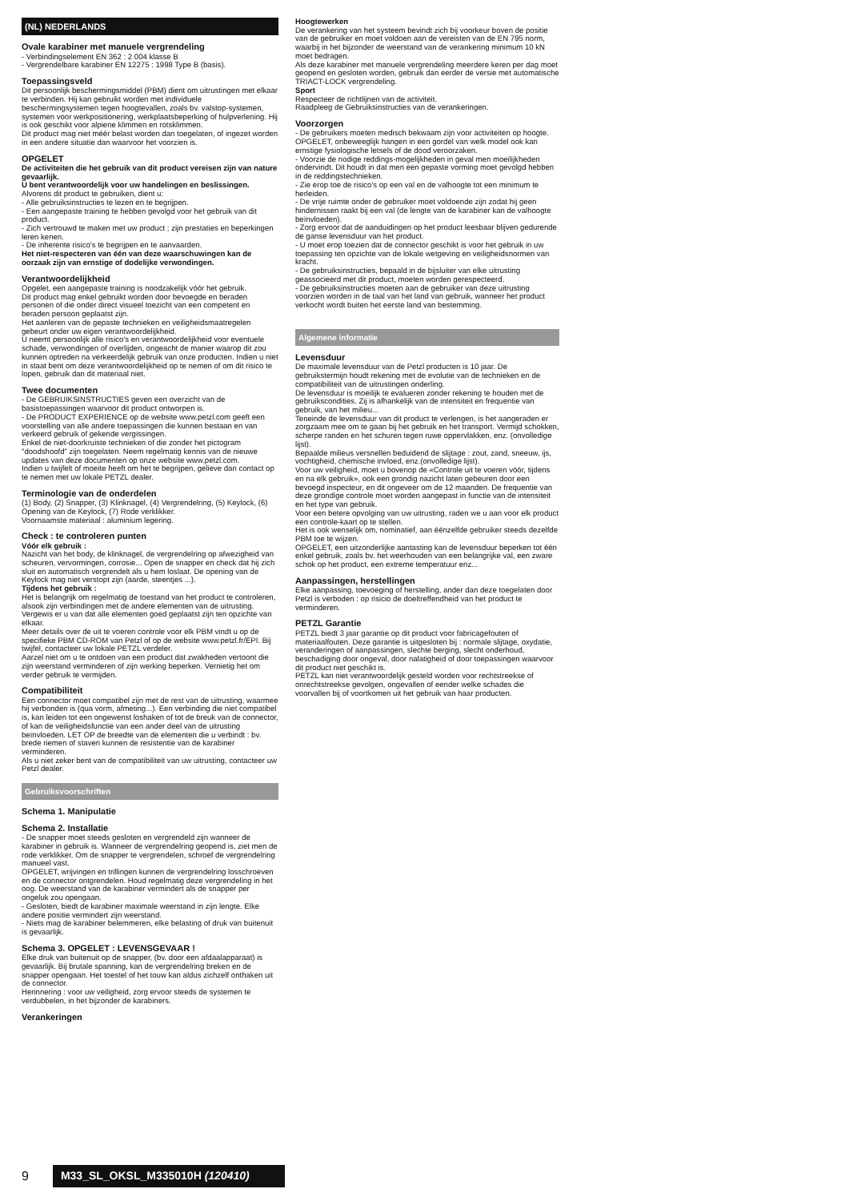(NL) NEDERLANDS
Ovale karabiner met manuele vergrendeling
- Verbindingselement EN 362 : 2 004 klasse B
- Vergrendelbare karabiner EN 12275 : 1998 Type B (basis).
Toepassingsveld
Dit persoonlijk beschermingsmiddel (PBM) dient om uitrustingen met elkaar te verbinden. Hij kan gebruikt worden met individuele beschermingsystemen tegen hoogtevallen, zoals bv. valstop-systemen, systemen voor werkpositionering, werkplaatsbeperking of hulpverlening. Hij is ook geschikt voor alpiene klimmen en rotsklimmen.
Dit product mag niet méér belast worden dan toegelaten, of ingezet worden in een andere situatie dan waarvoor het voorzien is.
OPGELET
De activiteiten die het gebruik van dit product vereisen zijn van nature gevaarlijk.
U bent verantwoordelijk voor uw handelingen en beslissingen.
Alvorens dit product te gebruiken, dient u:
- Alle gebruiksinstructies te lezen en te begrijpen.
- Een aangepaste training te hebben gevolgd voor het gebruik van dit product.
- Zich vertrouwd te maken met uw product ; zijn prestaties en beperkingen leren kenen.
- De inherente risico's te begrijpen en te aanvaarden.
Het niet-respecteren van één van deze waarschuwingen kan de oorzaak zijn van ernstige of dodelijke verwondingen.
Verantwoordelijkheid
Opgelet, een aangepaste training is noodzakelijk vóór het gebruik.
Dit product mag enkel gebruikt worden door bevoegde en beraden personen of die onder direct visueel toezicht van een competent en beraden persoon geplaatst zijn.
Het aanleren van de gepaste technieken en veiligheidsmaatregelen gebeurt onder uw eigen verantwoordelijkheid.
U neemt persoonlijk alle risico's en verantwoordelijkheid voor eventuele schade, verwondingen of overlijden, ongeacht de manier waarop dit zou kunnen optreden na verkeerdelijk gebruik van onze producten. Indien u niet in staat bent om deze verantwoordelijkheid op te nemen of om dit risico te lopen, gebruik dan dit materiaal niet.
Twee documenten
- De GEBRUIKSINSTRUCTIES geven een overzicht van de basistoepassingen waarvoor dit product ontworpen is.
- De PRODUCT EXPERIENCE op de website www.petzl.com geeft een voorstelling van alle andere toepassingen die kunnen bestaan en van verkeerd gebruik of gekende vergissingen.
Enkel de niet-doorkruiste technieken of die zonder het pictogram "doodshoofd" zijn toegelaten. Neem regelmatig kennis van de nieuwe updates van deze documenten op onze website www.petzl.com.
Indien u twijfelt of moeite heeft om het te begrijpen, gelieve dan contact op te nemen met uw lokale PETZL dealer.
Terminologie van de onderdelen
(1) Body, (2) Snapper, (3) Klinknagel, (4) Vergrendelring, (5) Keylock, (6) Opening van de Keylock, (7) Rode verklikker.
Voornaamste materiaal : aluminium legering.
Check : te controleren punten
Vóór elk gebruik :
Nazicht van het body, de klinknagel, de vergrendelring op afwezigheid van scheuren, vervormingen, corrosie... Open de snapper en check dat hij zich sluit en automatisch vergrendelt als u hem loslaat. De opening van de Keylock mag niet verstopt zijn (aarde, steentjes ...).
Tijdens het gebruik :
Het is belangrijk om regelmatig de toestand van het product te controleren, alsook zijn verbindingen met de andere elementen van de uitrusting. Vergewis er u van dat alle elementen goed geplaatst zijn ten opzichte van elkaar.
Meer details over de uit te voeren controle voor elk PBM vindt u op de specifieke PBM CD-ROM van Petzl of op de website www.petzl.fr/EPI. Bij twijfel, contacteer uw lokale PETZL verdeler.
Aarzel niet om u te ontdoen van een product dat zwakheden vertoont die zijn weerstand verminderen of zijn werking beperken. Vernietig het om verder gebruik te vermijden.
Compatibiliteit
Een connector moet compatibel zijn met de rest van de uitrusting, waarmee hij verbonden is (qua vorm, afmeting...). Een verbinding die niet compatibel is, kan leiden tot een ongewenst loshaken of tot de breuk van de connector, of kan de veiligheidsfunctie van een ander deel van de uitrusting beïnvloeden. LET OP de breedte van de elementen die u verbindt : bv. brede riemen of staven kunnen de resistentie van de karabiner verminderen.
Als u niet zeker bent van de compatibiliteit van uw uitrusting, contacteer uw Petzl dealer.
Gebruiksvoorschriften
Schema 1. Manipulatie
Schema 2. Installatie
- De snapper moet steeds gesloten en vergrendeld zijn wanneer de karabiner in gebruik is. Wanneer de vergrendelring geopend is, ziet men de rode verklikker. Om de snapper te vergrendelen, schroef de vergrendelring manueel vast.
OPGELET, wrijvingen en trillingen kunnen de vergrendelring losschroeven en de connector ontgrendelen. Houd regelmatig deze vergrendeling in het oog. De weerstand van de karabiner vermindert als de snapper per ongeluk zou opengaan.
- Gesloten, biedt de karabiner maximale weerstand in zijn lengte. Elke andere positie vermindert zijn weerstand.
- Niets mag de karabiner belemmeren, elke belasting of druk van buitenuit is gevaarlijk.
Schema 3. OPGELET : LEVENSGEVAAR !
Elke druk van buitenuit op de snapper, (bv. door een afdaalapparaat) is gevaarlijk. Bij brutale spanning, kan de vergrendelring breken en de snapper opengaan. Het toestel of het touw kan aldus zichzelf onthaken uit de connector.
Herinnering : voor uw veiligheid, zorg ervoor steeds de systemen te verdubbelen, in het bijzonder de karabiners.
Verankeringen
Hoogtewerken
De verankering van het systeem bevindt zich bij voorkeur boven de positie van de gebruiker en moet voldoen aan de vereisten van de EN 795 norm, waarbij in het bijzonder de weerstand van de verankering minimum 10 kN moet bedragen.
Als deze karabiner met manuele vergrendeling meerdere keren per dag moet geopend en gesloten worden, gebruik dan eerder de versie met automatische TRIACT-LOCK vergrendeling.
Sport
Respecteer de richtlijnen van de activiteit.
Raadpleeg de Gebruiksinstructies van de verankeringen.
Voorzorgen
- De gebruikers moeten medisch bekwaam zijn voor activiteiten op hoogte. OPGELET, onbeweeglijk hangen in een gordel van welk model ook kan ernstige fysiologische letsels of de dood veroorzaken.
- Voorzie de nodige reddings-mogelijkheden in geval men moeilijkheden ondervindt. Dit houdt in dat men een gepaste vorming moet gevolgd hebben in de reddingstechnieken.
- Zie erop toe de risico's op een val en de valhoogte tot een minimum te herleiden.
- De vrije ruimte onder de gebruiker moet voldoende zijn zodat hij geen hindernissen raakt bij een val (de lengte van de karabiner kan de valhoogte beïnvloeden).
- Zorg ervoor dat de aanduidingen op het product leesbaar blijven gedurende de ganse levensduur van het product.
- U moet erop toezien dat de connector geschikt is voor het gebruik in uw toepassing ten opzichte van de lokale wetgeving en veiligheidsnormen van kracht.
- De gebruiksinstructies, bepaald in de bijsluiter van elke uitrusting geassocieerd met dit product, moeten worden gerespecteerd.
- De gebruiksinstructies moeten aan de gebruiker van deze uitrusting voorzien worden in de taal van het land van gebruik, wanneer het product verkocht wordt buiten het eerste land van bestemming.
Algemene informatie
Levensduur
De maximale levensduur van de Petzl producten is 10 jaar. De gebruikstermijn houdt rekening met de evolutie van de technieken en de compatibiliteit van de uitrustingen onderling.
De levensduur is moeilijk te evalueren zonder rekening te houden met de gebruikscondities. Zij is afhankelijk van de intensiteit en frequentie van gebruik, van het milieu...
Teneinde de levensduur van dit product te verlengen, is het aangeraden er zorgzaam mee om te gaan bij het gebruik en het transport. Vermijd schokken, scherpe randen en het schuren tegen ruwe oppervlakken, enz. (onvolledige lijst).
Bepaalde milieus versnellen beduidend de slijtage : zout, zand, sneeuw, ijs, vochtigheid, chemische invloed, enz.(onvolledige lijst).
Voor uw veiligheid, moet u bovenop de «Controle uit te voeren vóór, tijdens en na elk gebruik», ook een grondig nazicht laten gebeuren door een bevoegd inspecteur, en dit ongeveer om de 12 maanden. De frequentie van deze grondige controle moet worden aangepast in functie van de intensiteit en het type van gebruik.
Voor een betere opvolging van uw uitrusting, raden we u aan voor elk product een controle-kaart op te stellen.
Het is ook wenselijk om, nominatief, aan éénzelfde gebruiker steeds dezelfde PBM toe te wijzen.
OPGELET, een uitzonderlijke aantasting kan de levensduur beperken tot één enkel gebruik, zoals bv. het weerhouden van een belangrijke val, een zware schok op het product, een extreme temperatuur enz...
Aanpassingen, herstellingen
Elke aanpassing, toevoeging of herstelling, ander dan deze toegelaten door Petzl is verboden : op risicio de doeltreffendheid van het product te verminderen.
PETZL Garantie
PETZL biedt 3 jaar garantie op dit product voor fabricagefouten of materiaalfouten. Deze garantie is uitgesloten bij : normale slijtage, oxydatie, veranderingen of aanpassingen, slechte berging, slecht onderhoud, beschadiging door ongeval, door nalatigheid of door toepassingen waarvoor dit product niet geschikt is.
PETZL kan niet verantwoordelijk gesteld worden voor rechtstreekse of onrechtstreekse gevolgen, ongevallen of eender welke schades die voorvallen bij of voortkomen uit het gebruik van haar producten.
9 M33_SL_OKSL_M335010H (120410)